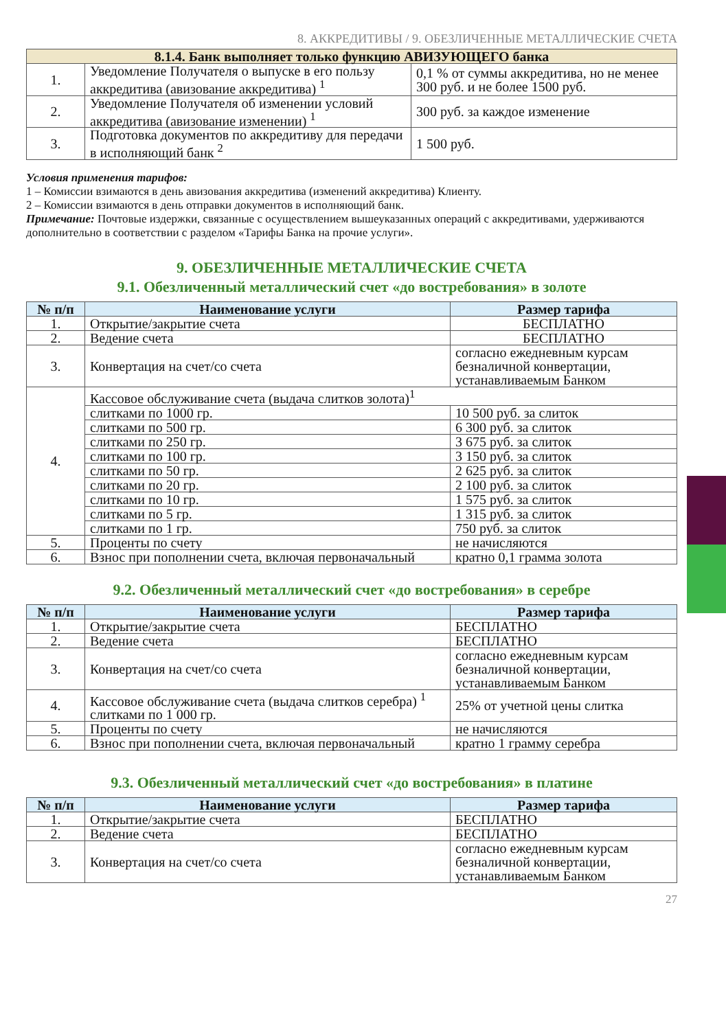8. АККРЕДИТИВЫ / 9. ОБЕЗЛИЧЕННЫЕ МЕТАЛЛИЧЕСКИЕ СЧЕТА
| 8.1.4. Банк выполняет только функцию АВИЗУЮЩЕГО банка | | |
| --- | --- | --- |
| 1. | Уведомление Получателя о выпуске в его пользу аккредитива (авизование аккредитива) <sup>1</sup> | 0,1 % от суммы аккредитива, но не менее 300 руб. и не более 1500 руб. |
| 2. | Уведомление Получателя об изменении условий аккредитива (авизование изменении) <sup>1</sup> | 300 руб. за каждое изменение |
| 3. | Подготовка документов по аккредитиву для передачи в исполняющий банк <sup>2</sup> | 1 500 руб. |
Условия применения тарифов:
1 – Комиссии взимаются в день авизования аккредитива (изменений аккредитива) Клиенту.
2 – Комиссии взимаются в день отправки документов в исполняющий банк.
Примечание: Почтовые издержки, связанные с осуществлением вышеуказанных операций с аккредитивами, удерживаются дополнительно в соответствии с разделом «Тарифы Банка на прочие услуги».
9. ОБЕЗЛИЧЕННЫЕ МЕТАЛЛИЧЕСКИЕ СЧЕТА
9.1. Обезличенный металлический счет «до востребования» в золоте
| № п/п | Наименование услуги | Размер тарифа |
| --- | --- | --- |
| 1. | Открытие/закрытие счета | БЕСПЛАТНО |
| 2. | Ведение счета | БЕСПЛАТНО |
| 3. | Конвертация на счет/со счета | согласно ежедневным курсам безналичной конвертации, устанавливаемым Банком |
| 4. | Кассовое обслуживание счета (выдача слитков золота)<sup>1</sup> | |
| | слитками по 1000 гр. | 10 500 руб. за слиток |
| | слитками по 500 гр. | 6 300 руб. за слиток |
| | слитками по 250 гр. | 3 675 руб. за слиток |
| | слитками по 100 гр. | 3 150 руб. за слиток |
| | слитками по 50 гр. | 2 625 руб. за слиток |
| | слитками по 20 гр. | 2 100 руб. за слиток |
| | слитками по 10 гр. | 1 575 руб. за слиток |
| | слитками по 5 гр. | 1 315 руб. за слиток |
| | слитками по 1 гр. | 750 руб. за слиток |
| 5. | Проценты по счету | не начисляются |
| 6. | Взнос при пополнении счета, включая первоначальный | кратно 0,1 грамма золота |
9.2. Обезличенный металлический счет «до востребования» в серебре
| № п/п | Наименование услуги | Размер тарифа |
| --- | --- | --- |
| 1. | Открытие/закрытие счета | БЕСПЛАТНО |
| 2. | Ведение счета | БЕСПЛАТНО |
| 3. | Конвертация на счет/со счета | согласно ежедневным курсам безналичной конвертации, устанавливаемым Банком |
| 4. | Кассовое обслуживание счета (выдача слитков серебра) <sup>1</sup> слитками по 1 000 гр. | 25% от учетной цены слитка |
| 5. | Проценты по счету | не начисляются |
| 6. | Взнос при пополнении счета, включая первоначальный | кратно 1 грамму серебра |
9.3. Обезличенный металлический счет «до востребования» в платине
| № п/п | Наименование услуги | Размер тарифа |
| --- | --- | --- |
| 1. | Открытие/закрытие счета | БЕСПЛАТНО |
| 2. | Ведение счета | БЕСПЛАТНО |
| 3. | Конвертация на счет/со счета | согласно ежедневным курсам безналичной конвертации, устанавливаемым Банком |
27